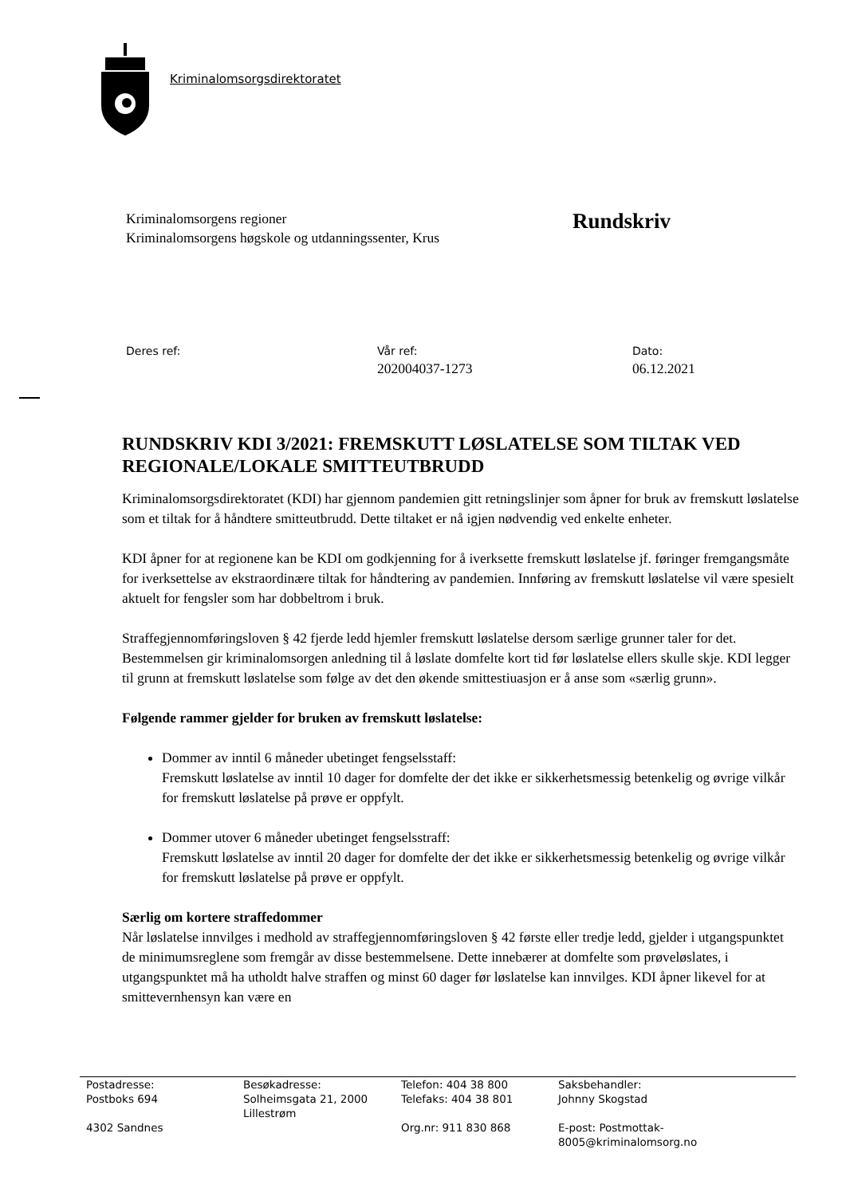Kriminalomsorgsdirektoratet
Kriminalomsorgens regioner
Kriminalomsorgens høgskole og utdanningssenter, Krus
Rundskriv
Deres ref: Vår ref:
202004037-1273
Dato:
06.12.2021
RUNDSKRIV KDI 3/2021: FREMSKUTT LØSLATELSE SOM TILTAK VED REGIONALE/LOKALE SMITTEUTBRUDD
Kriminalomsorgsdirektoratet (KDI) har gjennom pandemien gitt retningslinjer som åpner for bruk av fremskutt løslatelse som et tiltak for å håndtere smitteutbrudd. Dette tiltaket er nå igjen nødvendig ved enkelte enheter.
KDI åpner for at regionene kan be KDI om godkjenning for å iverksette fremskutt løslatelse jf. føringer fremgangsmåte for iverksettelse av ekstraordinære tiltak for håndtering av pandemien. Innføring av fremskutt løslatelse vil være spesielt aktuelt for fengsler som har dobbeltrom i bruk.
Straffegjennomføringsloven § 42 fjerde ledd hjemler fremskutt løslatelse dersom særlige grunner taler for det. Bestemmelsen gir kriminalomsorgen anledning til å løslate domfelte kort tid før løslatelse ellers skulle skje. KDI legger til grunn at fremskutt løslatelse som følge av det den økende smittestiuasjon er å anse som «særlig grunn».
Følgende rammer gjelder for bruken av fremskutt løslatelse:
Dommer av inntil 6 måneder ubetinget fengselsstaff:
Fremskutt løslatelse av inntil 10 dager for domfelte der det ikke er sikkerhetsmessig betenkelig og øvrige vilkår for fremskutt løslatelse på prøve er oppfylt.
Dommer utover 6 måneder ubetinget fengselsstraff:
Fremskutt løslatelse av inntil 20 dager for domfelte der det ikke er sikkerhetsmessig betenkelig og øvrige vilkår for fremskutt løslatelse på prøve er oppfylt.
Særlig om kortere straffedommer
Når løslatelse innvilges i medhold av straffegjennomføringsloven § 42 første eller tredje ledd, gjelder i utgangspunktet de minimumsreglene som fremgår av disse bestemmelsene. Dette innebærer at domfelte som prøveløslates, i utgangspunktet må ha utholdt halve straffen og minst 60 dager før løslatelse kan innvilges. KDI åpner likevel for at smittevernhensyn kan være en
| Postadresse: Postboks 694 4302 Sandnes | Besøkadresse: Solheimsgata 21, 2000 Lillestrøm | Telefon: 404 38 800 Telefaks: 404 38 801 Org.nr: 911 830 868 | Saksbehandler: Johnny Skogstad E-post: Postmottak- 8005@kriminalomsorg.no |